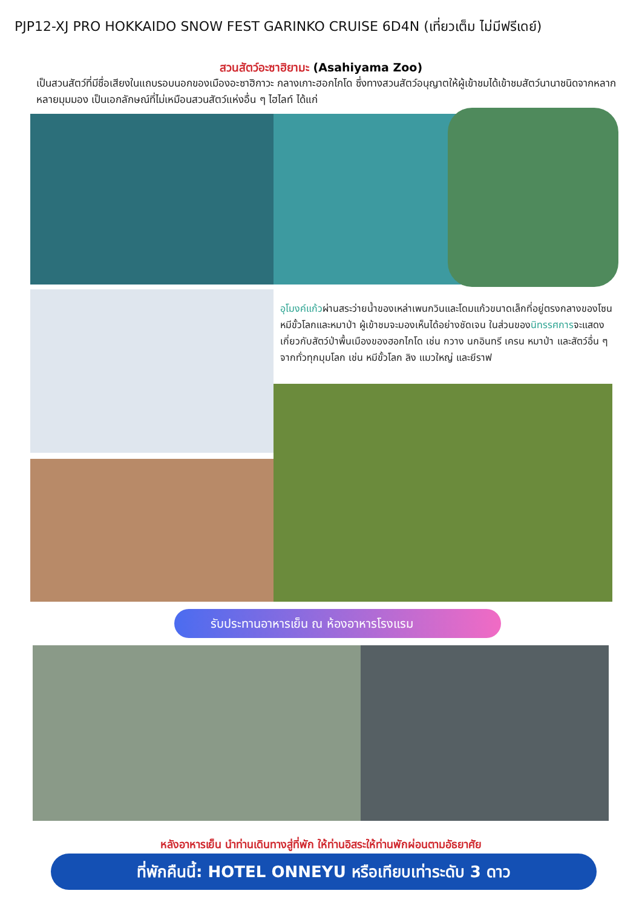PJP12-XJ PRO HOKKAIDO SNOW FEST GARINKO CRUISE 6D4N (เที่ยวเต็ม ไม่มีฟรีเดย์)
สวนสัตว์อะซาฮิยามะ (Asahiyama Zoo)
เป็นสวนสัตว์ที่มีชื่อเสียงในแถบรอบนอกของเมืองอะซาฮิกาวะ กลางเกาะฮอกไกโด ซึ่งทางสวนสัตว์อนุญาตให้ผู้เข้าชมได้เข้าชมสัตว์นานาชนิดจากหลากหลายมุมมอง เป็นเอกลักษณ์ที่ไม่เหมือนสวนสัตว์แห่งอื่น ๆ ไฮไลท์ ได้แก่
อุโมงค์แก้วผ่านสระว่ายน้ำของเหล่าเพนกวินและโดมแก้วขนาดเล็กที่อยู่ตรงกลางของโซนหมีขั้วโลกและหมาป่า ผู้เข้าชมจะมองเห็นได้อย่างชัดเจน ในส่วนของนิทรรศการจะแสดงเกี่ยวกับสัตว์ป่าพื้นเมืองของฮอกไกโด เช่น กวาง นกอินทรี เครน หมาป่า และสัตว์อื่น ๆ จากทั่วทุกมุมโลก เช่น หมีขั้วโลก ลิง แมวใหญ่ และยีราฟ
รับประทานอาหารเย็น ณ ห้องอาหารโรงแรม
หลังอาหารเย็น นำท่านเดินทางสู่ที่พัก ให้ท่านอิสระให้ท่านพักผ่อนตามอัธยาศัย
ที่พักคืนนี้: HOTEL ONNEYU หรือเทียบเท่าระดับ 3 ดาว